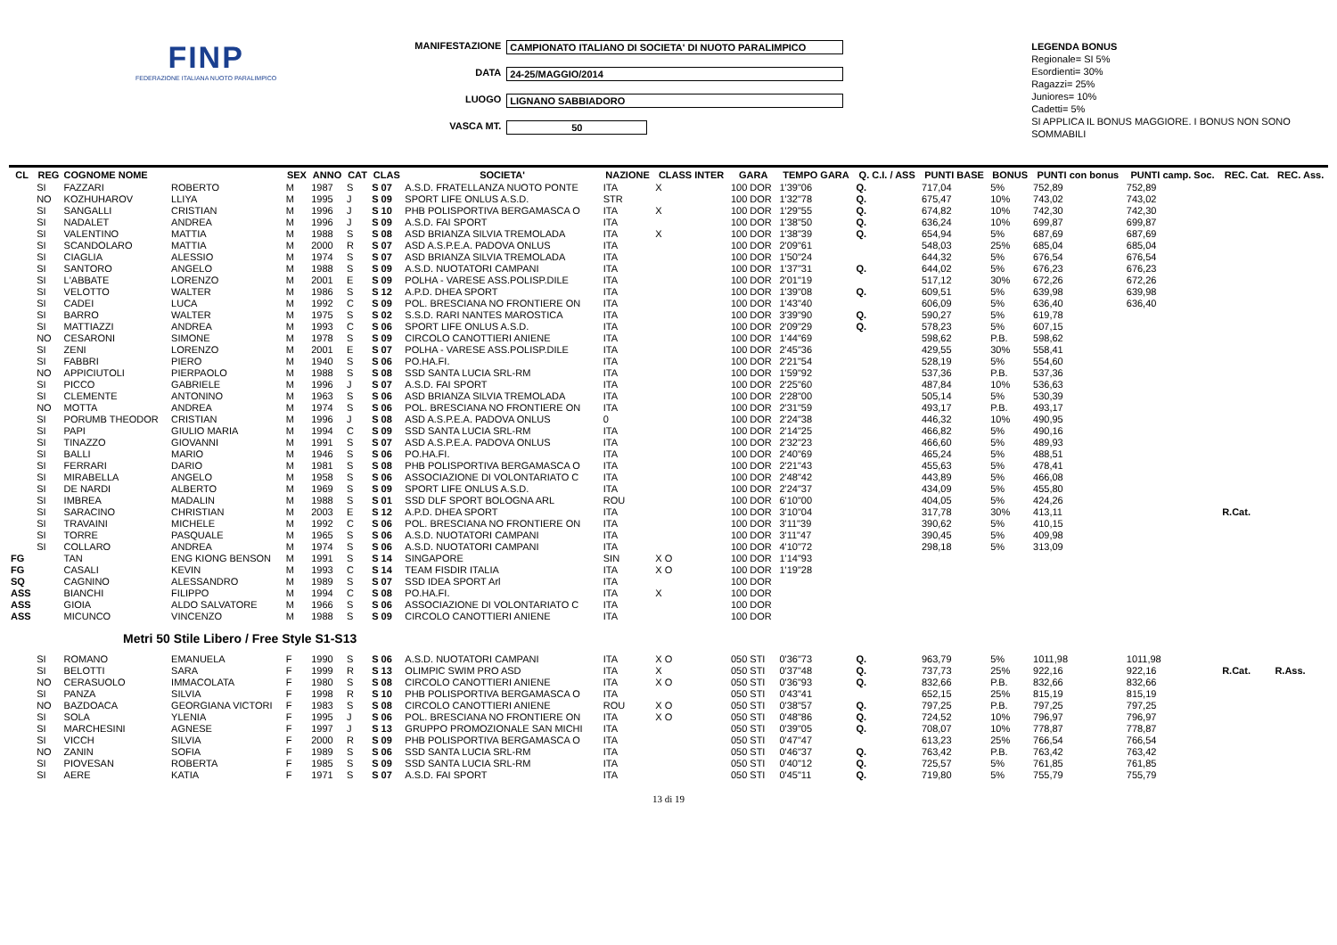FINP
FEDERAZIONE ITALIANA NUOTO PARALIMPICO
MANIFESTAZIONE CAMPIONATO ITALIANO DI SOCIETA' DI NUOTO PARALIMPICO
DATA 24-25/MAGGIO/2014
LUOGO LIGNANO SABBIADORO
VASCA MT. 50
LEGENDA BONUS
Regionale= SI 5%
Esordienti= 30%
Ragazzi= 25%
Juniores= 10%
Cadetti= 5%
SI APPLICA IL BONUS MAGGIORE. I BONUS NON SONO SOMMABILI
| CL | REG | COGNOME NOME | | SEX | ANNO | CAT | CLAS | SOCIETA' | NAZIONE | CLASS INTER | GARA | TEMPO GARA | Q. C.I. / ASS | PUNTI BASE | BONUS | PUNTI con bonus | PUNTI camp. Soc. | REC. Cat. | REC. Ass. |
| --- | --- | --- | --- | --- | --- | --- | --- | --- | --- | --- | --- | --- | --- | --- | --- | --- | --- | --- | --- |
| | SI | FAZZARI | ROBERTO | M | 1987 | S | S 07 | A.S.D. FRATELLANZA NUOTO PONTE | ITA | X | 100 DOR | 1'39"06 | Q. | 717,04 | 5% | 752,89 | 752,89 | | |
| | NO | KOZHUHAROV | LLIYA | M | 1995 | J | S 09 | SPORT LIFE ONLUS A.S.D. | STR | | 100 DOR | 1'32"78 | Q. | 675,47 | 10% | 743,02 | 743,02 | | |
| | SI | SANGALLI | CRISTIAN | M | 1996 | J | S 10 | PHB POLISPORTIVA BERGAMASCA O | ITA | X | 100 DOR | 1'29"55 | Q. | 674,82 | 10% | 742,30 | 742,30 | | |
| | SI | NADALET | ANDREA | M | 1996 | J | S 09 | A.S.D. FAI SPORT | ITA | | 100 DOR | 1'38"50 | Q. | 636,24 | 10% | 699,87 | 699,87 | | |
| | SI | VALENTINO | MATTIA | M | 1988 | S | S 08 | ASD BRIANZA SILVIA TREMOLADA | ITA | X | 100 DOR | 1'38"39 | Q. | 654,94 | 5% | 687,69 | 687,69 | | |
| | SI | SCANDOLARO | MATTIA | M | 2000 | R | S 07 | ASD A.S.P.E.A. PADOVA ONLUS | ITA | | 100 DOR | 2'09"61 | | 548,03 | 25% | 685,04 | 685,04 | | |
| | SI | CIAGLIA | ALESSIO | M | 1974 | S | S 07 | ASD BRIANZA SILVIA TREMOLADA | ITA | | 100 DOR | 1'50"24 | | 644,32 | 5% | 676,54 | 676,54 | | |
| | SI | SANTORO | ANGELO | M | 1988 | S | S 09 | A.S.D. NUOTATORI CAMPANI | ITA | | 100 DOR | 1'37"31 | Q. | 644,02 | 5% | 676,23 | 676,23 | | |
| | SI | L'ABBATE | LORENZO | M | 2001 | E | S 09 | POLHA - VARESE ASS.POLISP.DILE | ITA | | 100 DOR | 2'01"19 | | 517,12 | 30% | 672,26 | 672,26 | | |
| | SI | VELOTTO | WALTER | M | 1986 | S | S 12 | A.P.D. DHEA SPORT | ITA | | 100 DOR | 1'39"08 | Q. | 609,51 | 5% | 639,98 | 639,98 | | |
| | SI | CADEI | LUCA | M | 1992 | C | S 09 | POL. BRESCIANA NO FRONTIERE ON | ITA | | 100 DOR | 1'43"40 | | 606,09 | 5% | 636,40 | 636,40 | | |
| | SI | BARRO | WALTER | M | 1975 | S | S 02 | S.S.D. RARI NANTES MAROSTICA | ITA | | 100 DOR | 3'39"90 | Q. | 590,27 | 5% | 619,78 | | | |
| | SI | MATTIAZZI | ANDREA | M | 1993 | C | S 06 | SPORT LIFE ONLUS A.S.D. | ITA | | 100 DOR | 2'09"29 | Q. | 578,23 | 5% | 607,15 | | | |
| | NO | CESARONI | SIMONE | M | 1978 | S | S 09 | CIRCOLO CANOTTIERI ANIENE | ITA | | 100 DOR | 1'44"69 | | 598,62 | P.B. | 598,62 | | | |
| | SI | ZENI | LORENZO | M | 2001 | E | S 07 | POLHA - VARESE ASS.POLISP.DILE | ITA | | 100 DOR | 2'45"36 | | 429,55 | 30% | 558,41 | | | |
| | SI | FABBRI | PIERO | M | 1940 | S | S 06 | PO.HA.FI. | ITA | | 100 DOR | 2'21"54 | | 528,19 | 5% | 554,60 | | | |
| | NO | APPICIUTOLI | PIERPAOLO | M | 1988 | S | S 08 | SSD SANTA LUCIA SRL-RM | ITA | | 100 DOR | 1'59"92 | | 537,36 | P.B. | 537,36 | | | |
| | SI | PICCO | GABRIELE | M | 1996 | J | S 07 | A.S.D. FAI SPORT | ITA | | 100 DOR | 2'25"60 | | 487,84 | 10% | 536,63 | | | |
| | SI | CLEMENTE | ANTONINO | M | 1963 | S | S 06 | ASD BRIANZA SILVIA TREMOLADA | ITA | | 100 DOR | 2'28"00 | | 505,14 | 5% | 530,39 | | | |
| | NO | MOTTA | ANDREA | M | 1974 | S | S 06 | POL. BRESCIANA NO FRONTIERE ON | ITA | | 100 DOR | 2'31"59 | | 493,17 | P.B. | 493,17 | | | |
| | SI | PORUMB THEODOR | CRISTIAN | M | 1996 | J | S 08 | ASD A.S.P.E.A. PADOVA ONLUS | 0 | | 100 DOR | 2'24"38 | | 446,32 | 10% | 490,95 | | | |
| | SI | PAPI | GIULIO MARIA | M | 1994 | C | S 09 | SSD SANTA LUCIA SRL-RM | ITA | | 100 DOR | 2'14"25 | | 466,82 | 5% | 490,16 | | | |
| | SI | TINAZZO | GIOVANNI | M | 1991 | S | S 07 | ASD A.S.P.E.A. PADOVA ONLUS | ITA | | 100 DOR | 2'32"23 | | 466,60 | 5% | 489,93 | | | |
| | SI | BALLI | MARIO | M | 1946 | S | S 06 | PO.HA.FI. | ITA | | 100 DOR | 2'40"69 | | 465,24 | 5% | 488,51 | | | |
| | SI | FERRARI | DARIO | M | 1981 | S | S 08 | PHB POLISPORTIVA BERGAMASCA O | ITA | | 100 DOR | 2'21"43 | | 455,63 | 5% | 478,41 | | | |
| | SI | MIRABELLA | ANGELO | M | 1958 | S | S 06 | ASSOCIAZIONE DI VOLONTARIATO C | ITA | | 100 DOR | 2'48"42 | | 443,89 | 5% | 466,08 | | | |
| | SI | DE NARDI | ALBERTO | M | 1969 | S | S 09 | SPORT LIFE ONLUS A.S.D. | ITA | | 100 DOR | 2'24"37 | | 434,09 | 5% | 455,80 | | | |
| | SI | IMBREA | MADALIN | M | 1988 | S | S 01 | SSD DLF SPORT BOLOGNA ARL | ROU | | 100 DOR | 6'10"00 | | 404,05 | 5% | 424,26 | | | |
| | SI | SARACINO | CHRISTIAN | M | 2003 | E | S 12 | A.P.D. DHEA SPORT | ITA | | 100 DOR | 3'10"04 | | 317,78 | 30% | 413,11 | | R.Cat. | |
| | SI | TRAVAINI | MICHELE | M | 1992 | C | S 06 | POL. BRESCIANA NO FRONTIERE ON | ITA | | 100 DOR | 3'11"39 | | 390,62 | 5% | 410,15 | | | |
| | SI | TORRE | PASQUALE | M | 1965 | S | S 06 | A.S.D. NUOTATORI CAMPANI | ITA | | 100 DOR | 3'11"47 | | 390,45 | 5% | 409,98 | | | |
| | SI | COLLARO | ANDREA | M | 1974 | S | S 06 | A.S.D. NUOTATORI CAMPANI | ITA | | 100 DOR | 4'10"72 | | 298,18 | 5% | 313,09 | | | |
| FG | | TAN | ENG KIONG BENSON | M | 1991 | S | S 14 | SINGAPORE | SIN | X O | 100 DOR | 1'14"93 | | | | | | | |
| FG | | CASALI | KEVIN | M | 1993 | C | S 14 | TEAM FISDIR ITALIA | ITA | X O | 100 DOR | 1'19"28 | | | | | | | |
| SQ | | CAGNINO | ALESSANDRO | M | 1989 | S | S 07 | SSD IDEA SPORT Arl | ITA | | 100 DOR | | | | | | | | |
| ASS | | BIANCHI | FILIPPO | M | 1994 | C | S 08 | PO.HA.FI. | ITA | X | 100 DOR | | | | | | | | |
| ASS | | GIOIA | ALDO SALVATORE | M | 1966 | S | S 06 | ASSOCIAZIONE DI VOLONTARIATO C | ITA | | 100 DOR | | | | | | | | |
| ASS | | MICUNCO | VINCENZO | M | 1988 | S | S 09 | CIRCOLO CANOTTIERI ANIENE | ITA | | 100 DOR | | | | | | | | |
| Metri 50 Stile Libero / Free Style S1-S13 | | | | | | | | | | | | | | | | | | | |
| | SI | ROMANO | EMANUELA | F | 1990 | S | S 06 | A.S.D. NUOTATORI CAMPANI | ITA | X O | 050 STI | 0'36"73 | Q. | 963,79 | 5% | 1011,98 | 1011,98 | | |
| | SI | BELOTTI | SARA | F | 1999 | R | S 13 | OLIMPIC SWIM PRO ASD | ITA | X | 050 STI | 0'37"48 | Q. | 737,73 | 25% | 922,16 | 922,16 | R.Cat. | R.Ass. |
| | NO | CERASUOLO | IMMACOLATA | F | 1980 | S | S 08 | CIRCOLO CANOTTIERI ANIENE | ITA | X O | 050 STI | 0'36"93 | Q. | 832,66 | P.B. | 832,66 | 832,66 | | |
| | SI | PANZA | SILVIA | F | 1998 | R | S 10 | PHB POLISPORTIVA BERGAMASCA O | ITA | | 050 STI | 0'43"41 | | 652,15 | 25% | 815,19 | 815,19 | | |
| | NO | BAZDOACA | GEORGIANA VICTORI | F | 1983 | S | S 08 | CIRCOLO CANOTTIERI ANIENE | ROU | X O | 050 STI | 0'38"57 | Q. | 797,25 | P.B. | 797,25 | 797,25 | | |
| | SI | SOLA | YLENIA | F | 1995 | J | S 06 | POL. BRESCIANA NO FRONTIERE ON | ITA | X O | 050 STI | 0'48"86 | Q. | 724,52 | 10% | 796,97 | 796,97 | | |
| | SI | MARCHESINI | AGNESE | F | 1997 | J | S 13 | GRUPPO PROMOZIONALE SAN MICHI | ITA | | 050 STI | 0'39"05 | Q. | 708,07 | 10% | 778,87 | 778,87 | | |
| | SI | VICCH | SILVIA | F | 2000 | R | S 09 | PHB POLISPORTIVA BERGAMASCA O | ITA | | 050 STI | 0'47"47 | | 613,23 | 25% | 766,54 | 766,54 | | |
| | NO | ZANIN | SOFIA | F | 1989 | S | S 06 | SSD SANTA LUCIA SRL-RM | ITA | | 050 STI | 0'46"37 | Q. | 763,42 | P.B. | 763,42 | 763,42 | | |
| | SI | PIOVESAN | ROBERTA | F | 1985 | S | S 09 | SSD SANTA LUCIA SRL-RM | ITA | | 050 STI | 0'40"12 | Q. | 725,57 | 5% | 761,85 | 761,85 | | |
| | SI | AERE | KATIA | F | 1971 | S | S 07 | A.S.D. FAI SPORT | ITA | | 050 STI | 0'45"11 | Q. | 719,80 | 5% | 755,79 | 755,79 | | |
13 di 19